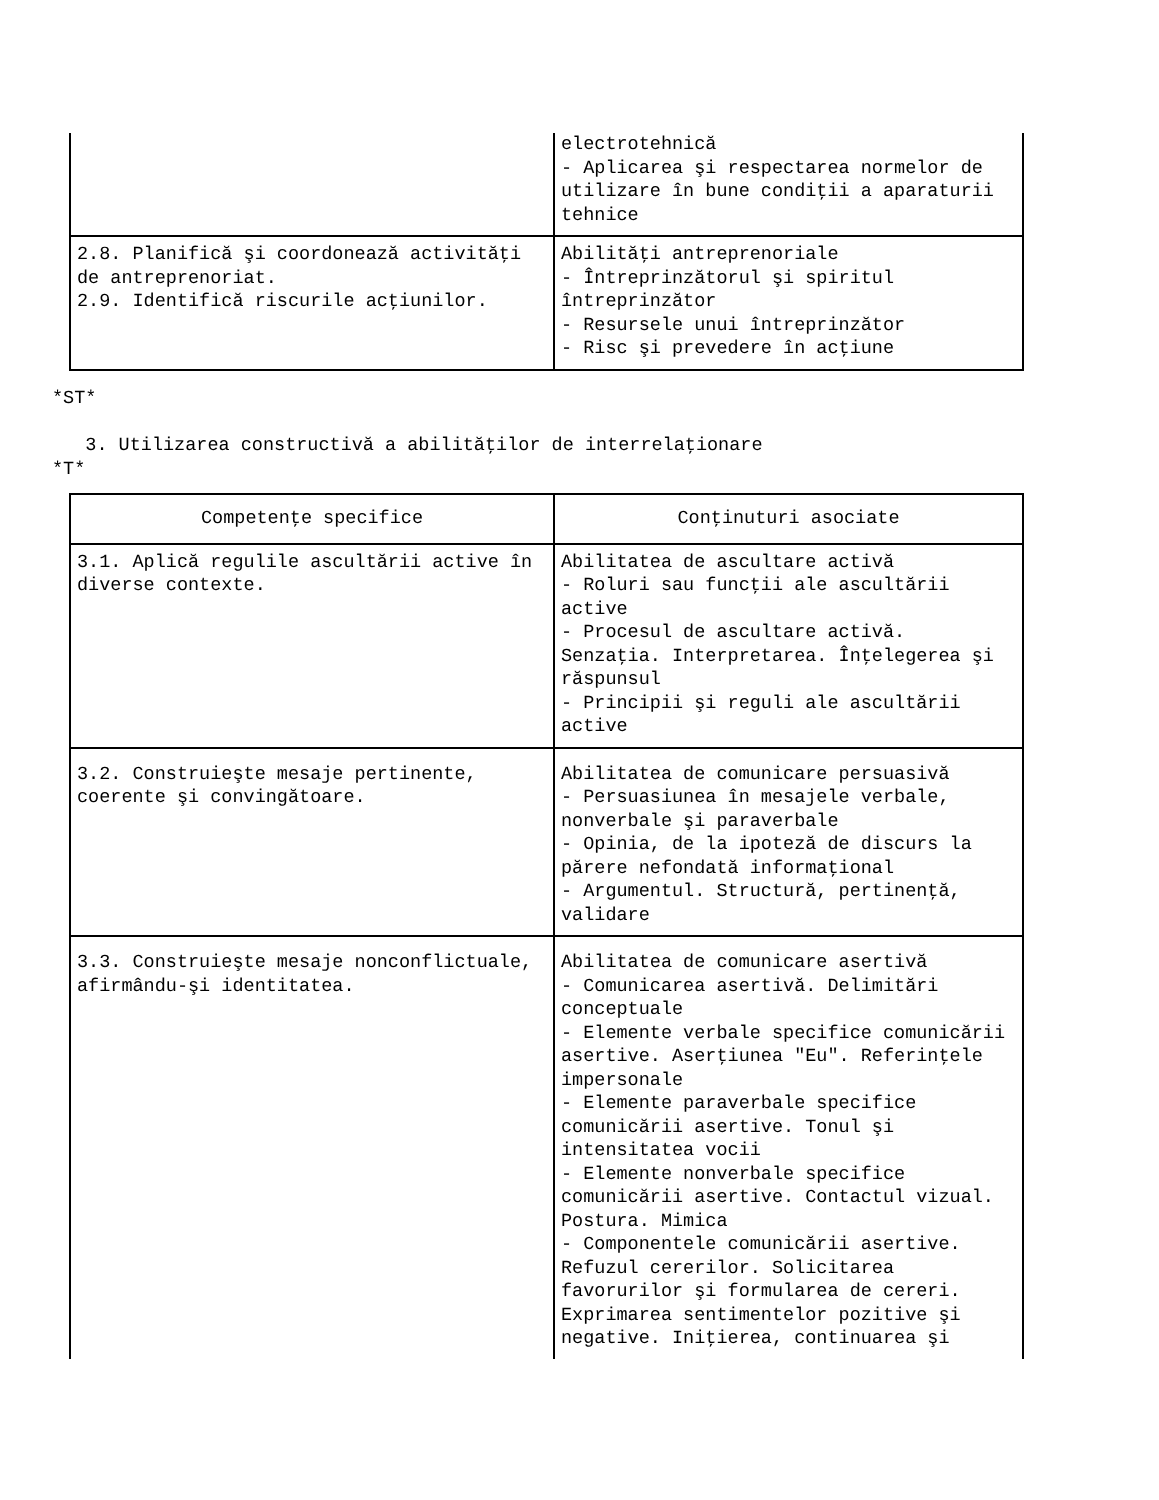| | electrotehnică - Aplicarea şi respectarea normelor de utilizare în bune condiţii a aparaturii tehnice |
| 2.8. Planifică şi coordonează activităţi de antreprenoriat. 2.9. Identifică riscurile acţiunilor. | Abilităţi antreprenoriale - Întreprinzătorul şi spiritul întreprinzător - Resursele unui întreprinzător - Risc şi prevedere în acţiune |
*ST*
3. Utilizarea constructivă a abilităţilor de interrelaţionare
*T*
| Competenţe specifice | Conţinuturi asociate |
| --- | --- |
| 3.1. Aplică regulile ascultării active în diverse contexte. | Abilitatea de ascultare activă - Roluri sau funcţii ale ascultării active - Procesul de ascultare activă. Senzaţia. Interpretarea. Înţelegerea şi răspunsul - Principii şi reguli ale ascultării active |
| 3.2. Construieşte mesaje pertinente, coerente şi convingătoare. | Abilitatea de comunicare persuasivă - Persuasiunea în mesajele verbale, nonverbale şi paraverbale - Opinia, de la ipoteză de discurs la părere nefondată informaţional - Argumentul. Structură, pertinenţă, validare |
| 3.3. Construieşte mesaje nonconflictuale, afirmându-şi identitatea. | Abilitatea de comunicare asertivă - Comunicarea asertivă. Delimitări conceptuale - Elemente verbale specifice comunicării asertive. Aserţiunea "Eu". Referinţele impersonale - Elemente paraverbale specifice comunicării asertive. Tonul şi intensitatea vocii - Elemente nonverbale specifice comunicării asertive. Contactul vizual. Postura. Mimica - Componentele comunicării asertive. Refuzul cererilor. Solicitarea favorurilor şi formularea de cereri. Exprimarea sentimentelor pozitive şi negative. Iniţierea, continuarea şi |